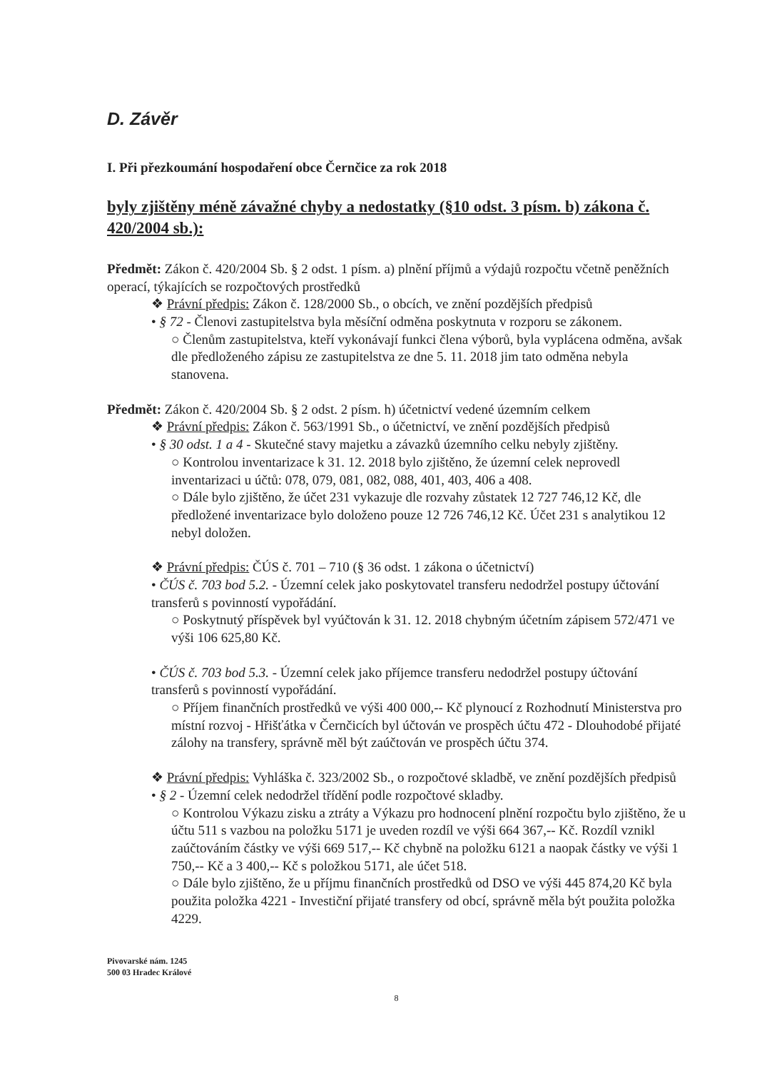D. Závěr
I. Při přezkoumání hospodaření obce Černčice za rok 2018
byly zjištěny méně závažné chyby a nedostatky (§10 odst. 3 písm. b) zákona č. 420/2004 sb.):
Předmět: Zákon č. 420/2004 Sb. § 2 odst. 1 písm. a) plnění příjmů a výdajů rozpočtu včetně peněžních operací, týkajících se rozpočtových prostředků
❖ Právní předpis: Zákon č. 128/2000 Sb., o obcích, ve znění pozdějších předpisů
• § 72 - Členovi zastupitelstva byla měsíční odměna poskytnuta v rozporu se zákonem.
○ Členům zastupitelstva, kteří vykonávají funkci člena výborů, byla vyplácena odměna, avšak dle předloženého zápisu ze zastupitelstva ze dne 5. 11. 2018 jim tato odměna nebyla stanovena.
Předmět: Zákon č. 420/2004 Sb. § 2 odst. 2 písm. h) účetnictví vedené územním celkem
❖ Právní předpis: Zákon č. 563/1991 Sb., o účetnictví, ve znění pozdějších předpisů
• § 30 odst. 1 a 4 - Skutečné stavy majetku a závazků územního celku nebyly zjištěny.
○ Kontrolou inventarizace k 31. 12. 2018 bylo zjištěno, že územní celek neprovedl inventarizaci u účtů: 078, 079, 081, 082, 088, 401, 403, 406 a 408.
○ Dále bylo zjištěno, že účet 231 vykazuje dle rozvahy zůstatek 12 727 746,12 Kč, dle předložené inventarizace bylo doloženo pouze 12 726 746,12 Kč. Účet 231 s analytikou 12 nebyl doložen.
❖ Právní předpis: ČÚS č. 701 – 710 (§ 36 odst. 1 zákona o účetnictví)
• ČÚS č. 703 bod 5.2. - Územní celek jako poskytovatel transferu nedodržel postupy účtování transferů s povinností vypořádání.
○ Poskytnutý příspěvek byl vyúčtován k 31. 12. 2018 chybným účetním zápisem 572/471 ve výši 106 625,80 Kč.
• ČÚS č. 703 bod 5.3. - Územní celek jako příjemce transferu nedodržel postupy účtování transferů s povinností vypořádání.
○ Příjem finančních prostředků ve výši 400 000,-- Kč plynoucí z Rozhodnutí Ministerstva pro místní rozvoj - Hřišťátka v Černčicích byl účtován ve prospěch účtu 472 - Dlouhodobé přijaté zálohy na transfery, správně měl být zaúčtován ve prospěch účtu 374.
❖ Právní předpis: Vyhláška č. 323/2002 Sb., o rozpočtové skladbě, ve znění pozdějších předpisů
• § 2 - Územní celek nedodržel třídění podle rozpočtové skladby.
○ Kontrolou Výkazu zisku a ztráty a Výkazu pro hodnocení plnění rozpočtu bylo zjištěno, že u účtu 511 s vazbou na položku 5171 je uveden rozdíl ve výši 664 367,-- Kč. Rozdíl vznikl zaúčtováním částky ve výši 669 517,-- Kč chybně na položku 6121 a naopak částky ve výši 1 750,-- Kč a 3 400,-- Kč s položkou 5171, ale účet 518.
○ Dále bylo zjištěno, že u příjmu finančních prostředků od DSO ve výši 445 874,20 Kč byla použita položka 4221 - Investiční přijaté transfery od obcí, správně měla být použita položka 4229.
Pivovarské nám. 1245
500 03 Hradec Králové
8